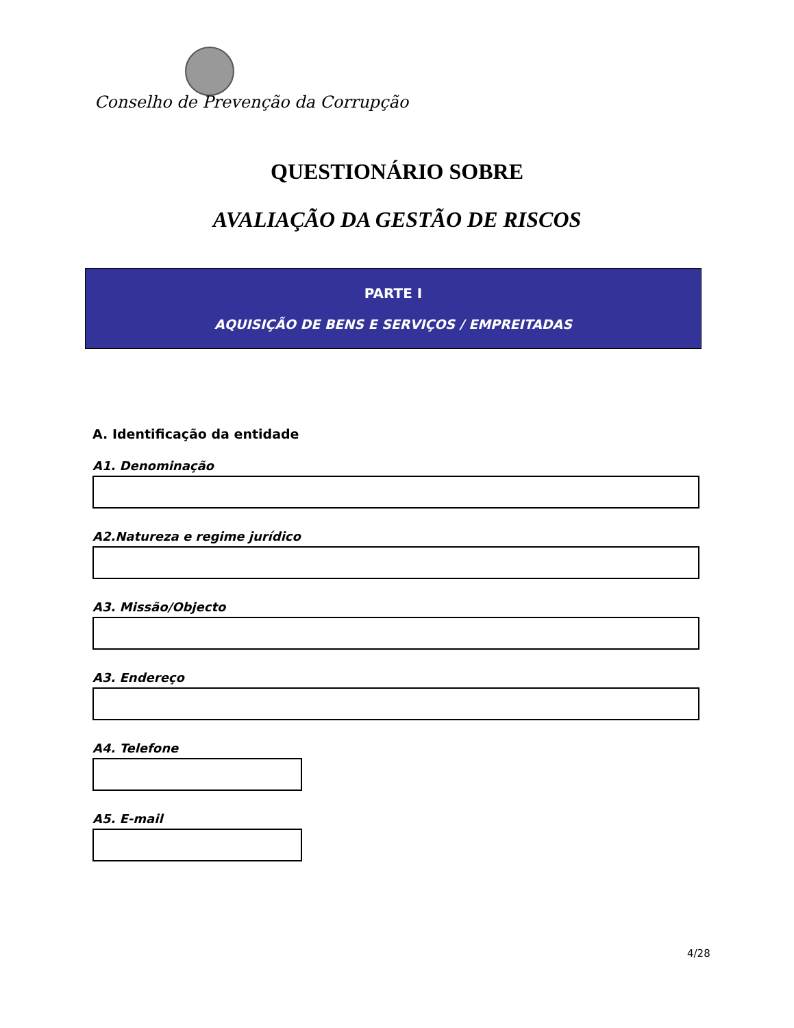Conselho de Prevenção da Corrupção
QUESTIONÁRIO SOBRE
AVALIAÇÃO DA GESTÃO DE RISCOS
PARTE I
AQUISIÇÃO DE BENS E SERVIÇOS / EMPREITADAS
A. Identificação da entidade
A1. Denominação
A2.Natureza e regime jurídico
A3. Missão/Objecto
A3. Endereço
A4. Telefone
A5. E-mail
4/28